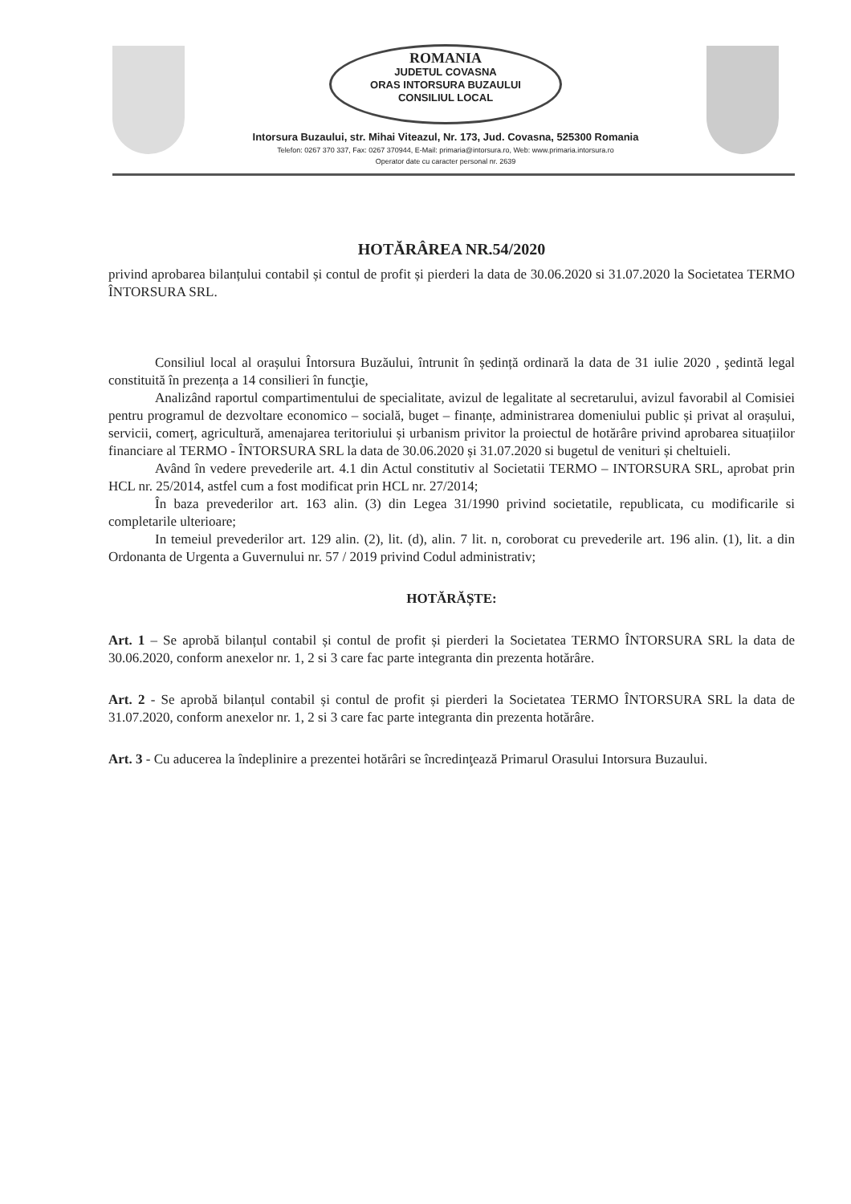ROMANIA
JUDETUL COVASNA
ORAS INTORSURA BUZAULUI
CONSILIUL LOCAL
Intorsura Buzaului, str. Mihai Viteazul, Nr. 173, Jud. Covasna, 525300 Romania
Telefon: 0267 370 337, Fax: 0267 370944, E-Mail: primaria@intorsura.ro, Web: www.primaria.intorsura.ro
Operator date cu caracter personal nr. 2639
HOTĂRÂREA NR.54/2020
privind aprobarea bilanțului contabil și contul de profit și pierderi la data de 30.06.2020 si 31.07.2020 la Societatea TERMO ÎNTORSURA SRL.
Consiliul local al orașului Întorsura Buzăului, întrunit în ședință ordinară la data de 31 iulie 2020 , şedintă legal constituită în prezența a 14 consilieri în funcţie,
Analizând raportul compartimentului de specialitate, avizul de legalitate al secretarului, avizul favorabil al Comisiei pentru programul de dezvoltare economico – socială, buget – finanțe, administrarea domeniului public și privat al orașului, servicii, comerț, agricultură, amenajarea teritoriului și urbanism privitor la proiectul de hotărâre privind aprobarea situațiilor financiare al TERMO - ÎNTORSURA SRL la data de 30.06.2020 și 31.07.2020 si bugetul de venituri și cheltuieli.
Având în vedere prevederile art. 4.1 din Actul constitutiv al Societatii TERMO – INTORSURA SRL, aprobat prin HCL nr. 25/2014, astfel cum a fost modificat prin HCL nr. 27/2014;
În baza prevederilor art. 163 alin. (3) din Legea 31/1990 privind societatile, republicata, cu modificarile si completarile ulterioare;
In temeiul prevederilor art. 129 alin. (2), lit. (d), alin. 7 lit. n, coroborat cu prevederile art. 196 alin. (1), lit. a din Ordonanta de Urgenta a Guvernului nr. 57 / 2019 privind Codul administrativ;
HOTĂRĂȘTE:
Art. 1 – Se aprobă bilanțul contabil și contul de profit și pierderi la Societatea TERMO ÎNTORSURA SRL la data de 30.06.2020, conform anexelor nr. 1, 2 si 3 care fac parte integranta din prezenta hotărâre.
Art. 2 - Se aprobă bilanțul contabil și contul de profit și pierderi la Societatea TERMO ÎNTORSURA SRL la data de 31.07.2020, conform anexelor nr. 1, 2 si 3 care fac parte integranta din prezenta hotărâre.
Art. 3 - Cu aducerea la îndeplinire a prezentei hotărâri se încredinţează Primarul Orasului Intorsura Buzaului.